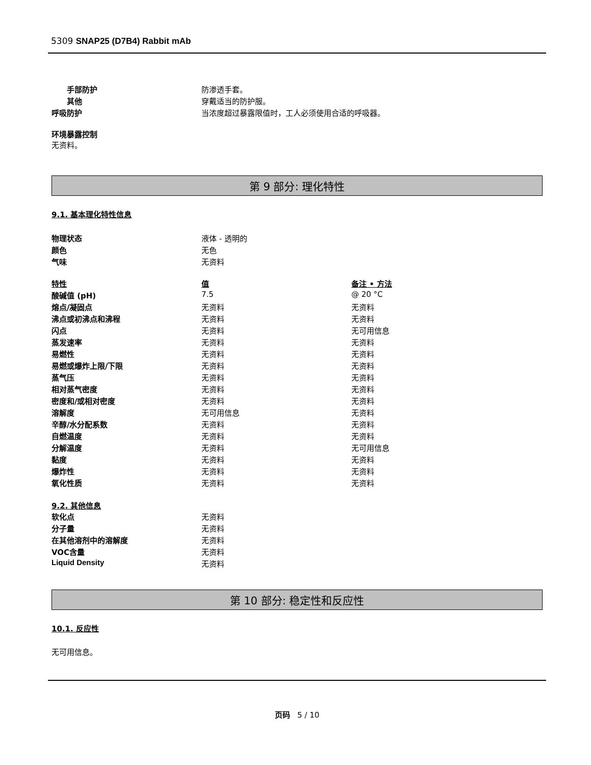5309 SNAP25 (D7B4) Rabbit mAb
| 手部防护 | 防渗透手套。 |
| 其他 | 穿戴适当的防护服。 |
| 呼吸防护 | 当浓度超过暴露限值时，工人必须使用合适的呼吸器。 |
环境暴露控制
无资料。
第 9 部分: 理化特性
9.1. 基本理化特性信息
| 物理状态 | 液体 - 透明的 |
| 颜色 | 无色 |
| 气味 | 无资料 |
| 特性 | 值 | 备注 • 方法 |
| 酸碱值 (pH) | 7.5 | @ 20 °C |
| 熔点/凝固点 | 无资料 | 无资料 |
| 沸点或初沸点和沸程 | 无资料 | 无资料 |
| 闪点 | 无资料 | 无可用信息 |
| 蒸发速率 | 无资料 | 无资料 |
| 易燃性 | 无资料 | 无资料 |
| 易燃或爆炸上限/下限 | 无资料 | 无资料 |
| 蒸气压 | 无资料 | 无资料 |
| 相对蒸气密度 | 无资料 | 无资料 |
| 密度和/或相对密度 | 无资料 | 无资料 |
| 溶解度 | 无可用信息 | 无资料 |
| 辛醇/水分配系数 | 无资料 | 无资料 |
| 自燃温度 | 无资料 | 无资料 |
| 分解温度 | 无资料 | 无可用信息 |
| 黏度 | 无资料 | 无资料 |
| 爆炸性 | 无资料 | 无资料 |
| 氧化性质 | 无资料 | 无资料 |
9.2. 其他信息
| 软化点 | 无资料 |
| 分子量 | 无资料 |
| 在其他溶剂中的溶解度 | 无资料 |
| VOC含量 | 无资料 |
| Liquid Density | 无资料 |
第 10 部分: 稳定性和反应性
10.1. 反应性
无可用信息。
页码 5 / 10